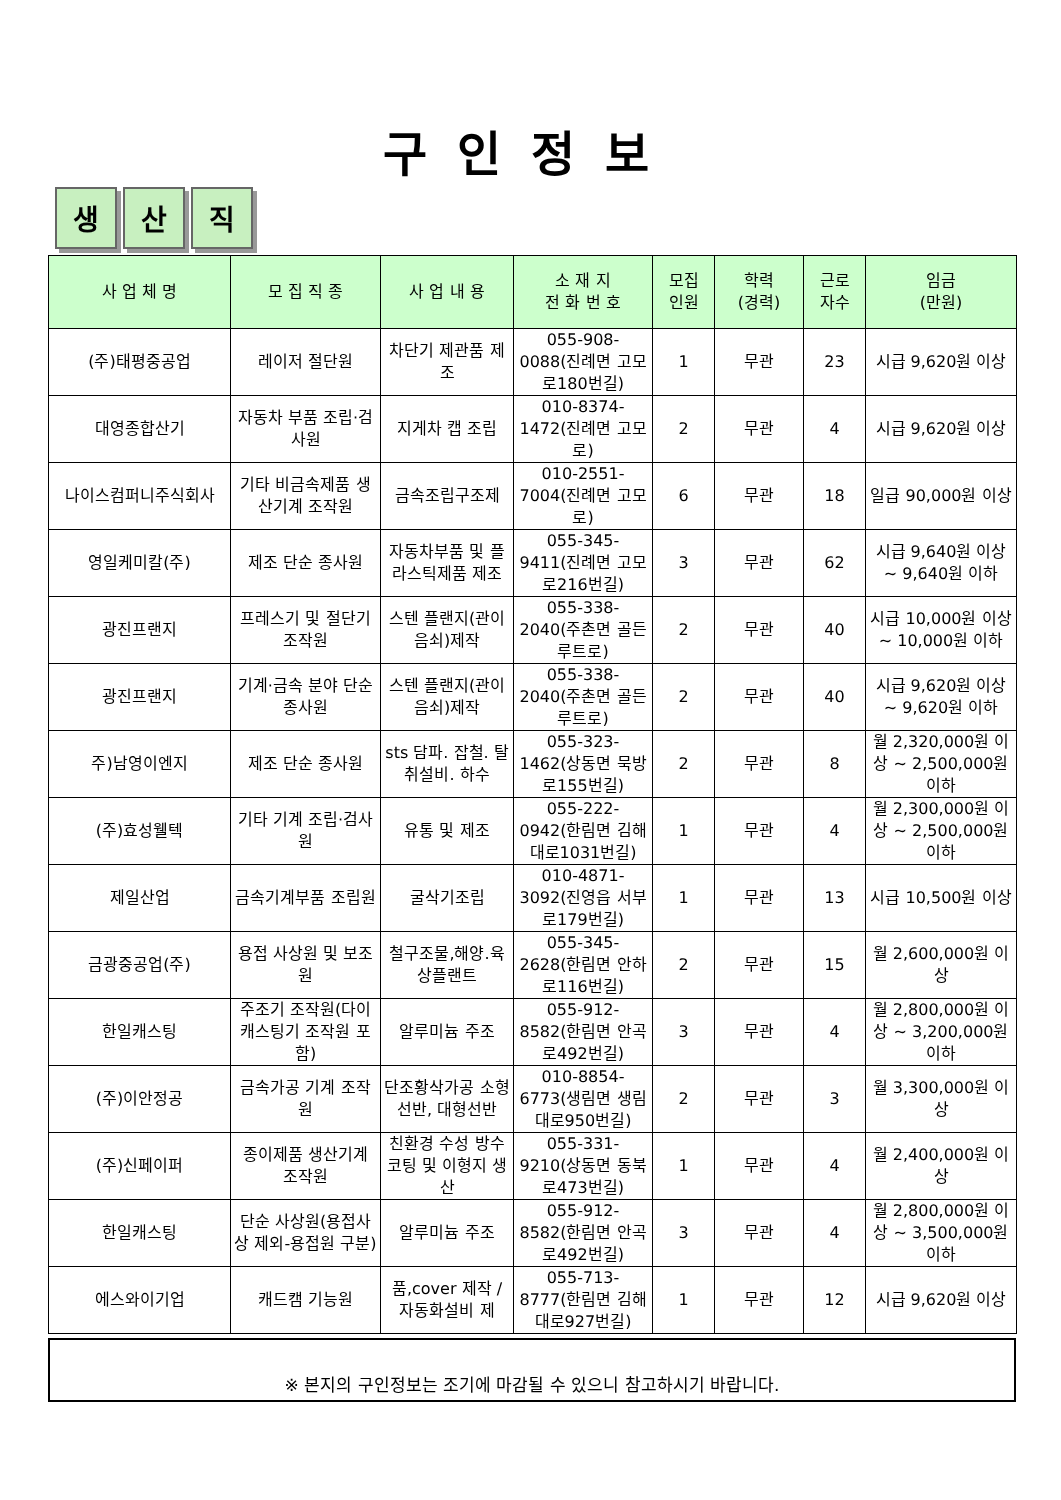구인정보
생 산 직
| 사 업 체 명 | 모 집 직 종 | 사 업 내 용 | 소 재 지 전 화 번 호 | 모집 인원 | 학력 (경력) | 근로 자수 | 임금 (만원) |
| --- | --- | --- | --- | --- | --- | --- | --- |
| (주)태평중공업 | 레이저 절단원 | 차단기 제관품 제조 | 055-908-0088(진례면 고모로180번길) | 1 | 무관 | 23 | 시급 9,620원 이상 |
| 대영종합산기 | 자동차 부품 조립·검사원 | 지게차 캡 조립 | 010-8374-1472(진례면 고모로) | 2 | 무관 | 4 | 시급 9,620원 이상 |
| 나이스컴퍼니주식회사 | 기타 비금속제품 생산기계 조작원 | 금속조립구조제 | 010-2551-7004(진례면 고모로) | 6 | 무관 | 18 | 일급 90,000원 이상 |
| 영일케미칼(주) | 제조 단순 종사원 | 자동차부품 및 플라스틱제품 제조 | 055-345-9411(진례면 고모로216번길) | 3 | 무관 | 62 | 시급 9,640원 이상 ~ 9,640원 이하 |
| 광진프랜지 | 프레스기 및 절단기 조작원 | 스텐 플랜지(관이음쇠)제작 | 055-338-2040(주촌면 골든루트로) | 2 | 무관 | 40 | 시급 10,000원 이상 ~ 10,000원 이하 |
| 광진프랜지 | 기계·금속 분야 단순 종사원 | 스텐 플랜지(관이음쇠)제작 | 055-338-2040(주촌면 골든루트로) | 2 | 무관 | 40 | 시급 9,620원 이상 ~ 9,620원 이하 |
| 주)남영이엔지 | 제조 단순 종사원 | sts 담파. 잡철. 탈취설비. 하수 | 055-323-1462(상동면 묵방로155번길) | 2 | 무관 | 8 | 월 2,320,000원 이상 ~ 2,500,000원 이하 |
| (주)효성웰텍 | 기타 기계 조립·검사원 | 유통 및 제조 | 055-222-0942(한림면 김해대로1031번길) | 1 | 무관 | 4 | 월 2,300,000원 이상 ~ 2,500,000원 이하 |
| 제일산업 | 금속기계부품 조립원 | 굴삭기조립 | 010-4871-3092(진영읍 서부로179번길) | 1 | 무관 | 13 | 시급 10,500원 이상 |
| 금광중공업(주) | 용접 사상원 및 보조원 | 철구조물,해양.육상플랜트 | 055-345-2628(한림면 안하로116번길) | 2 | 무관 | 15 | 월 2,600,000원 이상 |
| 한일캐스팅 | 주조기 조작원(다이캐스팅기 조작원 포함) | 알루미늄 주조 | 055-912-8582(한림면 안곡로492번길) | 3 | 무관 | 4 | 월 2,800,000원 이상 ~ 3,200,000원 이하 |
| (주)이안정공 | 금속가공 기계 조작원 | 단조황삭가공 소형선반, 대형선반 | 010-8854-6773(생림면 생림대로950번길) | 2 | 무관 | 3 | 월 3,300,000원 이상 |
| (주)신페이퍼 | 종이제품 생산기계 조작원 | 친환경 수성 방수 코팅 및 이형지 생산 | 055-331-9210(상동면 동북로473번길) | 1 | 무관 | 4 | 월 2,400,000원 이상 |
| 한일캐스팅 | 단순 사상원(용접사상 제외-용접원 구분) | 알루미늄 주조 | 055-912-8582(한림면 안곡로492번길) | 3 | 무관 | 4 | 월 2,800,000원 이상 ~ 3,500,000원 이하 |
| 에스와이기업 | 캐드캠 기능원 | 품,cover 제작 / 자동화설비 제 | 055-713-8777(한림면 김해대로927번길) | 1 | 무관 | 12 | 시급 9,620원 이상 |
※ 본지의 구인정보는 조기에 마감될 수 있으니 참고하시기 바랍니다.